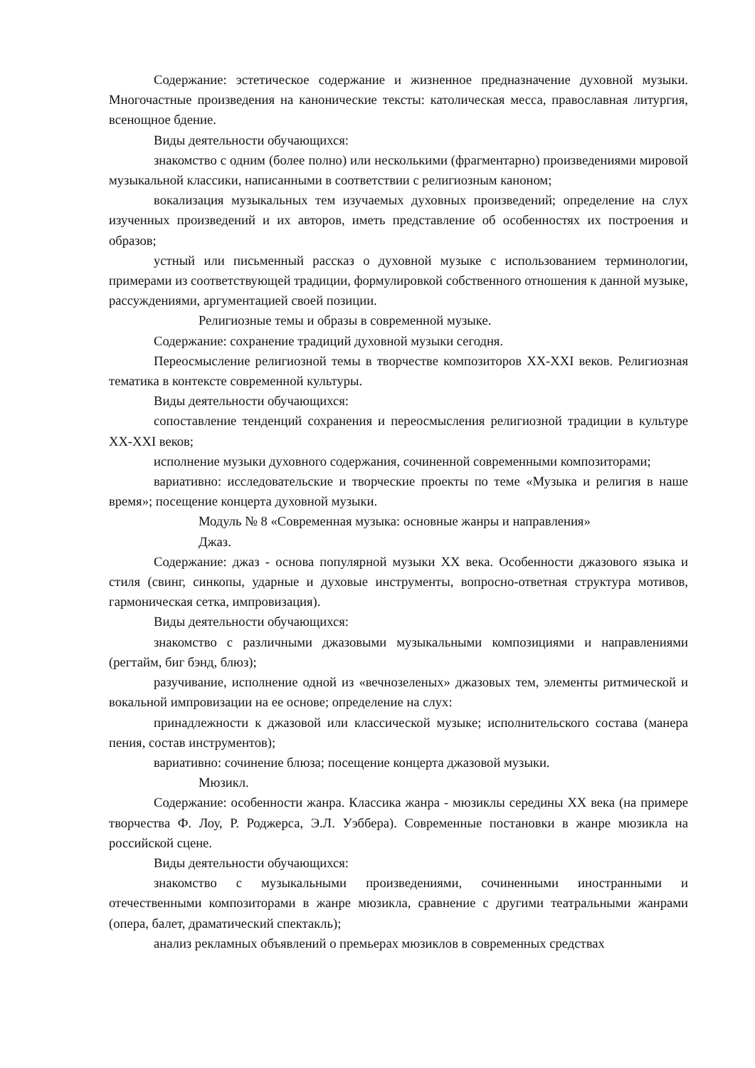Содержание: эстетическое содержание и жизненное предназначение духовной музыки. Многочастные произведения на канонические тексты: католическая месса, православная литургия, всенощное бдение.
Виды деятельности обучающихся:
знакомство с одним (более полно) или несколькими (фрагментарно) произведениями мировой музыкальной классики, написанными в соответствии с религиозным каноном;
вокализация музыкальных тем изучаемых духовных произведений; определение на слух изученных произведений и их авторов, иметь представление об особенностях их построения и образов;
устный или письменный рассказ о духовной музыке с использованием терминологии, примерами из соответствующей традиции, формулировкой собственного отношения к данной музыке, рассуждениями, аргументацией своей позиции.
Религиозные темы и образы в современной музыке.
Содержание: сохранение традиций духовной музыки сегодня.
Переосмысление религиозной темы в творчестве композиторов XX-XXI веков. Религиозная тематика в контексте современной культуры.
Виды деятельности обучающихся:
сопоставление тенденций сохранения и переосмысления религиозной традиции в культуре XX-XXI веков;
исполнение музыки духовного содержания, сочиненной современными композиторами;
вариативно: исследовательские и творческие проекты по теме «Музыка и религия в наше время»; посещение концерта духовной музыки.
Модуль № 8 «Современная музыка: основные жанры и направления»
Джаз.
Содержание: джаз - основа популярной музыки XX века. Особенности джазового языка и стиля (свинг, синкопы, ударные и духовые инструменты, вопросно-ответная структура мотивов, гармоническая сетка, импровизация).
Виды деятельности обучающихся:
знакомство с различными джазовыми музыкальными композициями и направлениями (регтайм, биг бэнд, блюз);
разучивание, исполнение одной из «вечнозеленых» джазовых тем, элементы ритмической и вокальной импровизации на ее основе; определение на слух:
принадлежности к джазовой или классической музыке; исполнительского состава (манера пения, состав инструментов);
вариативно: сочинение блюза; посещение концерта джазовой музыки.
Мюзикл.
Содержание: особенности жанра. Классика жанра - мюзиклы середины XX века (на примере творчества Ф. Лоу, Р. Роджерса, Э.Л. Уэббера). Современные постановки в жанре мюзикла на российской сцене.
Виды деятельности обучающихся:
знакомство с музыкальными произведениями, сочиненными иностранными и отечественными композиторами в жанре мюзикла, сравнение с другими театральными жанрами (опера, балет, драматический спектакль);
анализ рекламных объявлений о премьерах мюзиклов в современных средствах